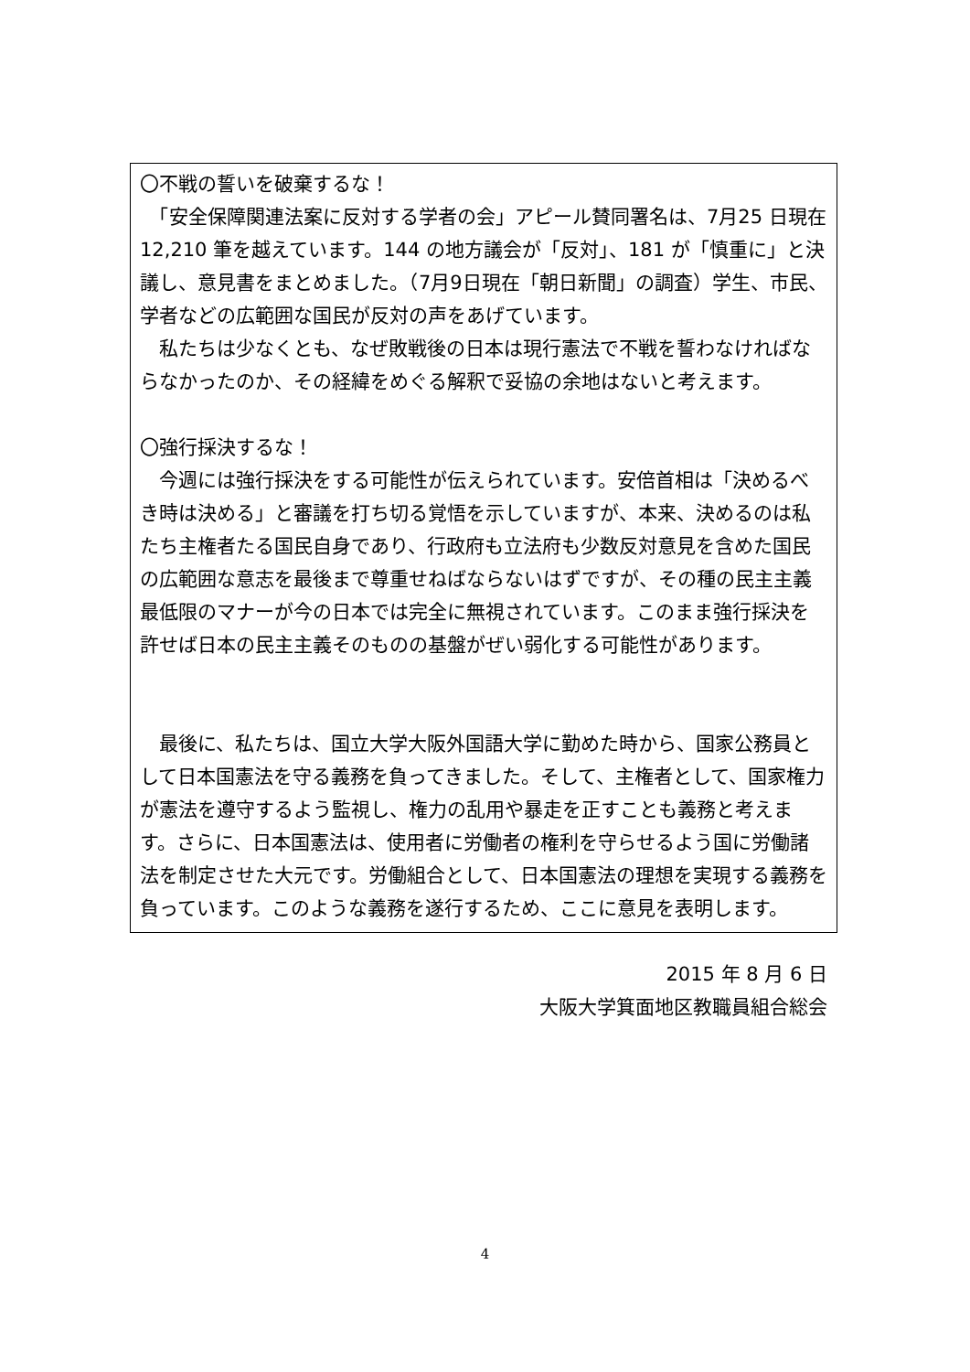〇不戦の誓いを破棄するな！
　「安全保障関連法案に反対する学者の会」アピール賛同署名は、7月25 日現在 12,210 筆を越えています。144 の地方議会が「反対」、181 が「慎重に」と決議し、意見書をまとめました。（7月9日現在「朝日新聞」の調査）学生、市民、学者などの広範囲な国民が反対の声をあげています。
　私たちは少なくとも、なぜ敗戦後の日本は現行憲法で不戦を誓わなければならなかったのか、その経緯をめぐる解釈で妥協の余地はないと考えます。
〇強行採決するな！
　今週には強行採決をする可能性が伝えられています。安倍首相は「決めるべき時は決める」と審議を打ち切る覚悟を示していますが、本来、決めるのは私たち主権者たる国民自身であり、行政府も立法府も少数反対意見を含めた国民の広範囲な意志を最後まで尊重せねばならないはずですが、その種の民主主義最低限のマナーが今の日本では完全に無視されています。このまま強行採決を許せば日本の民主主義そのものの基盤がぜい弱化する可能性があります。
　最後に、私たちは、国立大学大阪外国語大学に勤めた時から、国家公務員として日本国憲法を守る義務を負ってきました。そして、主権者として、国家権力が憲法を遵守するよう監視し、権力の乱用や暴走を正すことも義務と考えます。さらに、日本国憲法は、使用者に労働者の権利を守らせるよう国に労働諸法を制定させた大元です。労働組合として、日本国憲法の理想を実現する義務を負っています。このような義務を遂行するため、ここに意見を表明します。
2015 年 8 月 6 日
大阪大学箕面地区教職員組合総会
4